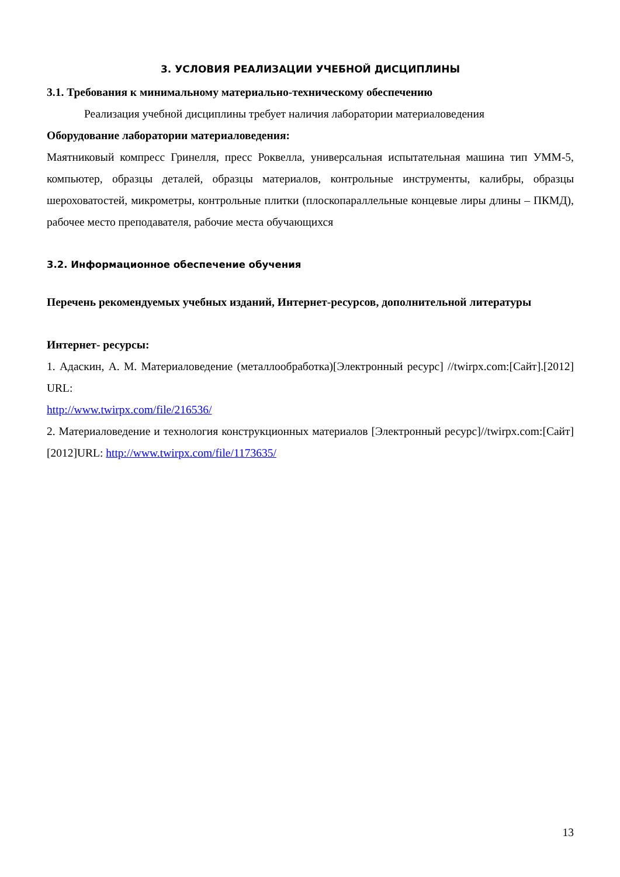3. УСЛОВИЯ РЕАЛИЗАЦИИ УЧЕБНОЙ ДИСЦИПЛИНЫ
3.1. Требования к минимальному материально-техническому обеспечению
Реализация учебной дисциплины требует наличия лаборатории материаловедения
Оборудование лаборатории материаловедения:
Маятниковый компресс Гринелля, пресс Роквелла, универсальная испытательная машина тип УММ-5, компьютер, образцы деталей, образцы материалов, контрольные инструменты, калибры, образцы шероховатостей, микрометры, контрольные плитки (плоскопараллельные концевые лиры длины – ПКМД), рабочее место преподавателя, рабочие места обучающихся
3.2. Информационное обеспечение обучения
Перечень рекомендуемых учебных изданий, Интернет-ресурсов, дополнительной литературы
Интернет- ресурсы:
1. Адаскин, А. М. Материаловедение (металлообработка)[Электронный ресурс] //twirpx.com:[Сайт].[2012] URL:
http://www.twirpx.com/file/216536/
2. Материаловедение и технология конструкционных материалов [Электронный ресурс]//twirpx.com:[Сайт][2012]URL: http://www.twirpx.com/file/1173635/
13